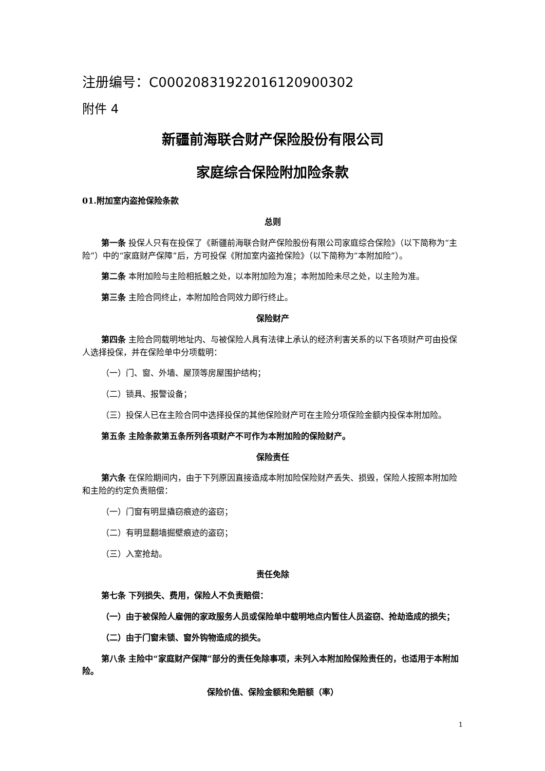注册编号：C00020831922016120900302
附件 4
新疆前海联合财产保险股份有限公司
家庭综合保险附加险条款
01.附加室内盗抢保险条款
总则
第一条 投保人只有在投保了《新疆前海联合财产保险股份有限公司家庭综合保险》（以下简称为“主险”）中的“家庭财产保障”后，方可投保《附加室内盗抢保险》（以下简称为“本附加险”）。
第二条 本附加险与主险相抵触之处，以本附加险为准；本附加险未尽之处，以主险为准。
第三条 主险合同终止，本附加险合同效力即行终止。
保险财产
第四条 主险合同载明地址内、与被保险人具有法律上承认的经济利害关系的以下各项财产可由投保人选择投保，并在保险单中分项载明：
（一）门、窗、外墙、屋顶等房屋围护结构；
（二）锁具、报警设备；
（三）投保人已在主险合同中选择投保的其他保险财产可在主险分项保险金额内投保本附加险。
第五条 主险条款第五条所列各项财产不可作为本附加险的保险财产。
保险责任
第六条 在保险期间内，由于下列原因直接造成本附加险保险财产丢失、损毁，保险人按照本附加险和主险的约定负责赔偿：
（一）门窗有明显撬窃痕迹的盗窃；
（二）有明显翻墙掘壁痕迹的盗窃；
（三）入室抢劫。
责任免除
第七条 下列损失、费用，保险人不负责赔偿：
（一）由于被保险人雇佣的家政服务人员或保险单中载明地点内暂住人员盗窃、抢劫造成的损失；
（二）由于门窗未锁、窗外钩物造成的损失。
第八条 主险中“家庭财产保障”部分的责任免除事项，未列入本附加险保险责任的，也适用于本附加险。
保险价值、保险金额和免赔额（率）
1